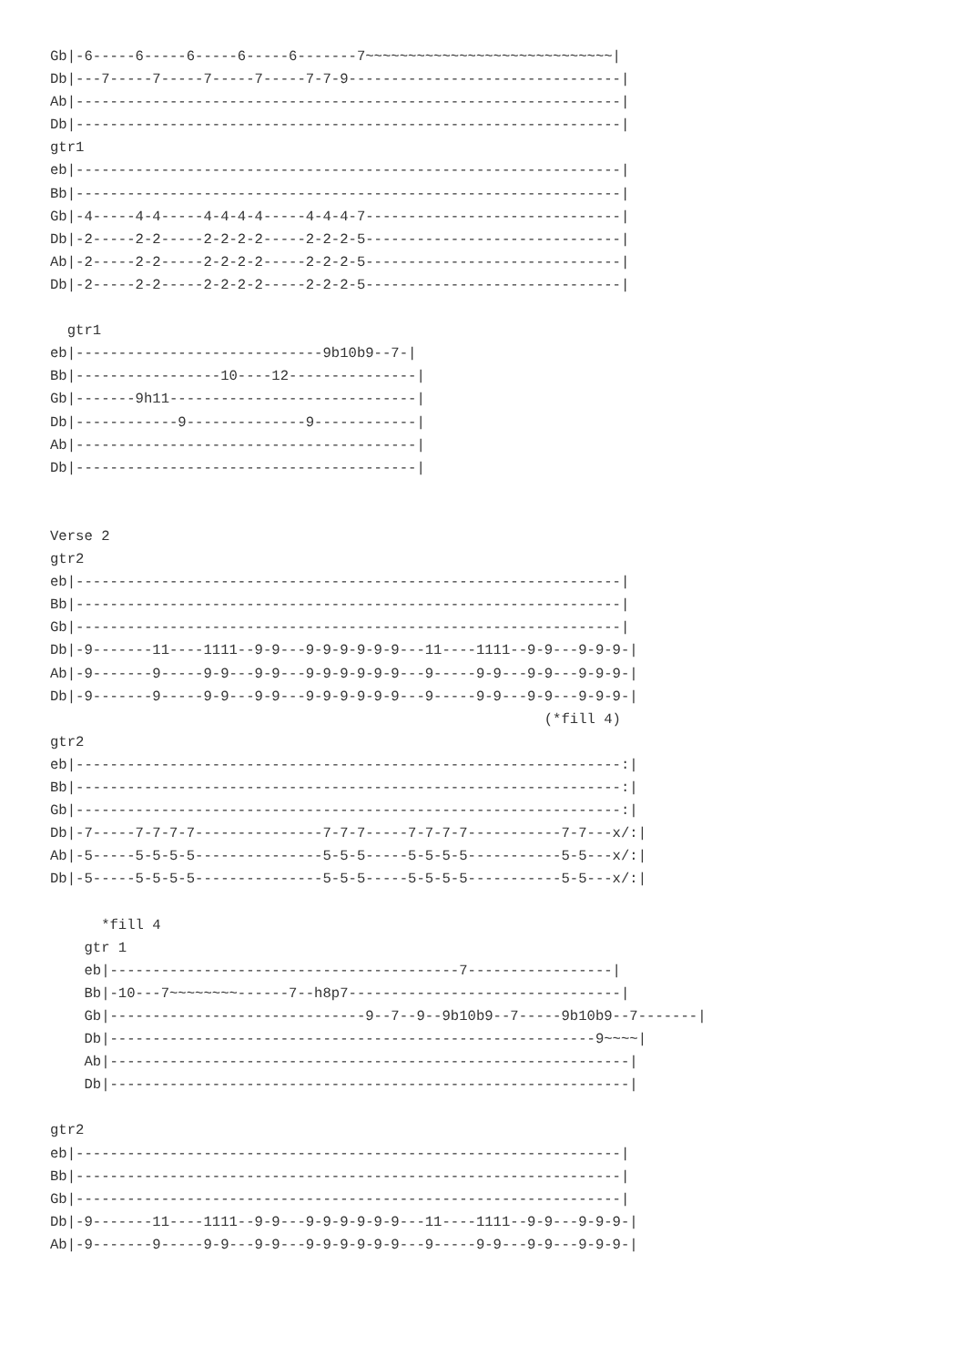Gb|-6-----6-----6-----6-----6-------7~~~~~~~~~~~~~~~~~~~~~~~~~~~~~|
Db|---7-----7-----7-----7-----7-7-9--------------------------------|
Ab|----------------------------------------------------------------|
Db|----------------------------------------------------------------|
gtr1
eb|----------------------------------------------------------------|
Bb|----------------------------------------------------------------|
Gb|-4-----4-4-----4-4-4-4-----4-4-4-7------------------------------|
Db|-2-----2-2-----2-2-2-2-----2-2-2-5------------------------------|
Ab|-2-----2-2-----2-2-2-2-----2-2-2-5------------------------------|
Db|-2-----2-2-----2-2-2-2-----2-2-2-5------------------------------|

  gtr1
eb|-----------------------------9b10b9--7-|
Bb|-----------------10----12---------------|
Gb|-------9h11-----------------------------|
Db|------------9--------------9------------|
Ab|----------------------------------------|
Db|----------------------------------------|


Verse 2
gtr2
eb|----------------------------------------------------------------|
Bb|----------------------------------------------------------------|
Gb|----------------------------------------------------------------|
Db|-9-------11----1111--9-9---9-9-9-9-9-9---11----1111--9-9---9-9-9-|
Ab|-9-------9-----9-9---9-9---9-9-9-9-9-9---9-----9-9---9-9---9-9-9-|
Db|-9-------9-----9-9---9-9---9-9-9-9-9-9---9-----9-9---9-9---9-9-9-|
                                                          (*fill 4)
gtr2
eb|----------------------------------------------------------------:|
Bb|----------------------------------------------------------------:|
Gb|----------------------------------------------------------------:|
Db|-7-----7-7-7-7---------------7-7-7-----7-7-7-7-----------7-7---x/:|
Ab|-5-----5-5-5-5---------------5-5-5-----5-5-5-5-----------5-5---x/:|
Db|-5-----5-5-5-5---------------5-5-5-----5-5-5-5-----------5-5---x/:|

      *fill 4
    gtr 1
    eb|-----------------------------------------7-----------------|
    Bb|-10---7~~~~~~~~------7--h8p7--------------------------------|
    Gb|------------------------------9--7--9--9b10b9--7-----9b10b9--7-------|
    Db|---------------------------------------------------------9~~~~|
    Ab|-------------------------------------------------------------|
    Db|-------------------------------------------------------------|

gtr2
eb|----------------------------------------------------------------|
Bb|----------------------------------------------------------------|
Gb|----------------------------------------------------------------|
Db|-9-------11----1111--9-9---9-9-9-9-9-9---11----1111--9-9---9-9-9-|
Ab|-9-------9-----9-9---9-9---9-9-9-9-9-9---9-----9-9---9-9---9-9-9-|